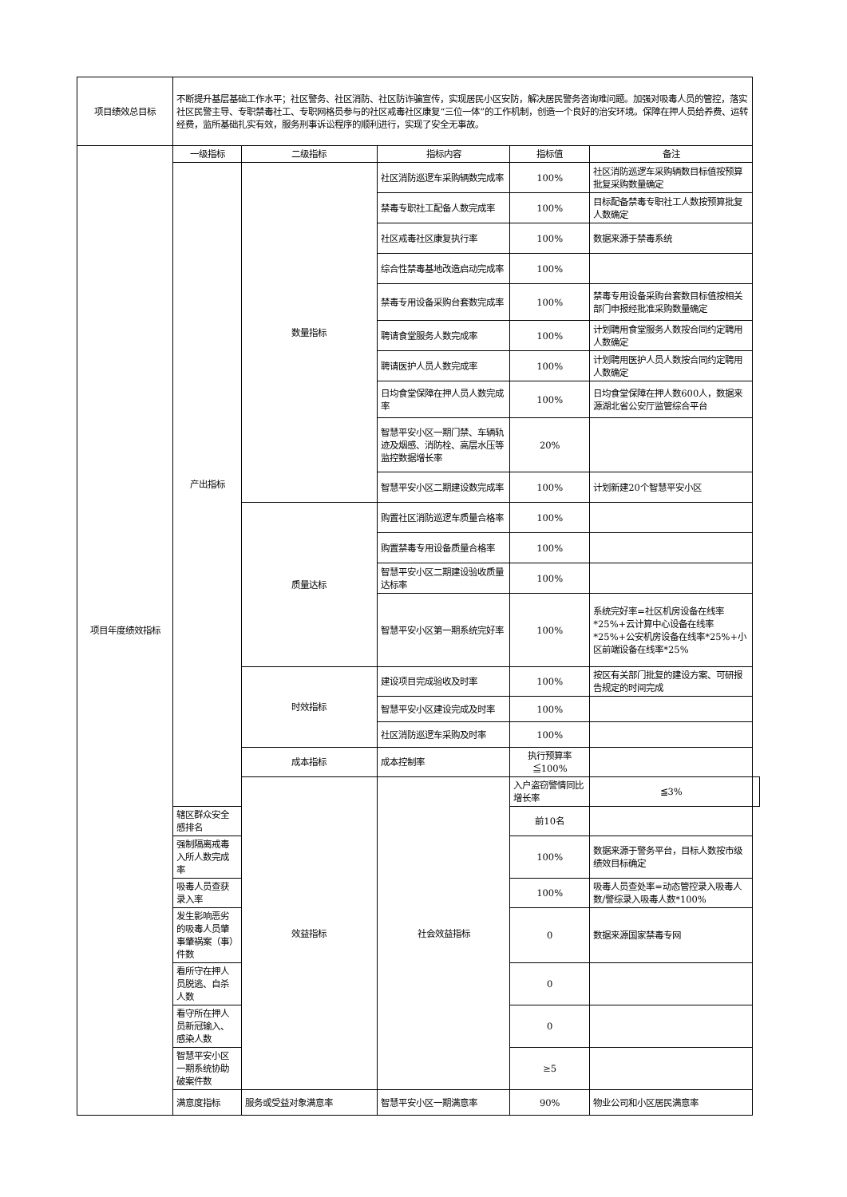| 项目绩效总目标 | 不断提升基层基础工作水平；社区警务、社区消防、社区防诈骗宣传，实现居民小区安防，解决居民警务咨询难问题。加强对吸毒人员的管控，落实社区民警主导、专职禁毒社工、专职网格员参与的社区戒毒社区康复“三位一体”的工作机制，创造一个良好的治安环境。保障在押人员给养费、运转经费，监所基础扎实有效，服务刑事诉讼程序的顺利进行，实现了安全无事故。 | | | | | |
| 项目年度绩效指标 | 一级指标 | 二级指标 | 指标内容 | 指标值 | 备注 | |
| | 产出指标 | 数量指标 | 社区消防巡逻车采购辆数完成率 | 100% | 社区消防巡逻车采购辆数目标值按预算批复采购数量确定 | |
| | | | 禁毒专职社工配备人数完成率 | 100% | 目标配备禁毒专职社工人数按预算批复人数确定 | |
| | | | 社区戒毒社区康复执行率 | 100% | 数据来源于禁毒系统 | |
| | | | 综合性禁毒基地改造启动完成率 | 100% | | |
| | | | 禁毒专用设备采购台套数完成率 | 100% | 禁毒专用设备采购台套数目标值按相关部门申报经批准采购数量确定 | |
| | | | 聘请食堂服务人数完成率 | 100% | 计划聘用食堂服务人数按合同约定聘用人数确定 | |
| | | | 聘请医护人员人数完成率 | 100% | 计划聘用医护人员人数按合同约定聘用人数确定 | |
| | | | 日均食堂保障在押人员人数完成率 | 100% | 日均食堂保障在押人数600人，数据来源湖北省公安厅监管综合平台 | |
| | | | 智慧平安小区一期门禁、车辆轨迹及烟感、消防栓、高层水压等监控数据增长率 | 20% | | |
| | | | 智慧平安小区二期建设数完成率 | 100% | 计划新建20个智慧平安小区 | |
| | | 质量达标 | 购置社区消防巡逻车质量合格率 | 100% | | |
| | | | 购置禁毒专用设备质量合格率 | 100% | | |
| | | | 智慧平安小区二期建设验收质量达标率 | 100% | | |
| | | | 智慧平安小区第一期系统完好率 | 100% | 系统完好率=社区机房设备在线率*25%+云计算中心设备在线率*25%+公安机房设备在线率*25%+小区前端设备在线率*25% | |
| | | 时效指标 | 建设项目完成验收及时率 | 100% | 按区有关部门批复的建设方案、可研报告规定的时间完成 | |
| | | | 智慧平安小区建设完成及时率 | 100% | | |
| | | | 社区消防巡逻车采购及时率 | 100% | | |
| | | 成本指标 | 成本控制率 | 执行预算率≦100% | | |
| | | 效益指标 | 社会效益指标 | 入户盗窃警情同比增长率 | ≦3% | |
| | 辖区群众安全感排名 | | | 前10名 | | |
| | 强制隔离戒毒入所人数完成率 | | | 100% | 数据来源于警务平台，目标人数按市级绩效目标确定 | |
| | 吸毒人员查获录入率 | | | 100% | 吸毒人员查处率=动态管控录入吸毒人数/警综录入吸毒人数*100% | |
| | 发生影响恶劣的吸毒人员肇事肇祸案（事）件数 | | | 0 | 数据来源国家禁毒专网 | |
| | 看所守在押人员脱逃、自杀人数 | | | 0 | | |
| | 看守所在押人员新冠输入、感染人数 | | | 0 | | |
| | 智慧平安小区一期系统协助破案件数 | | | ≥5 | | |
| | 满意度指标 | 服务或受益对象满意率 | 智慧平安小区一期满意率 | 90% | 物业公司和小区居民满意率 | |